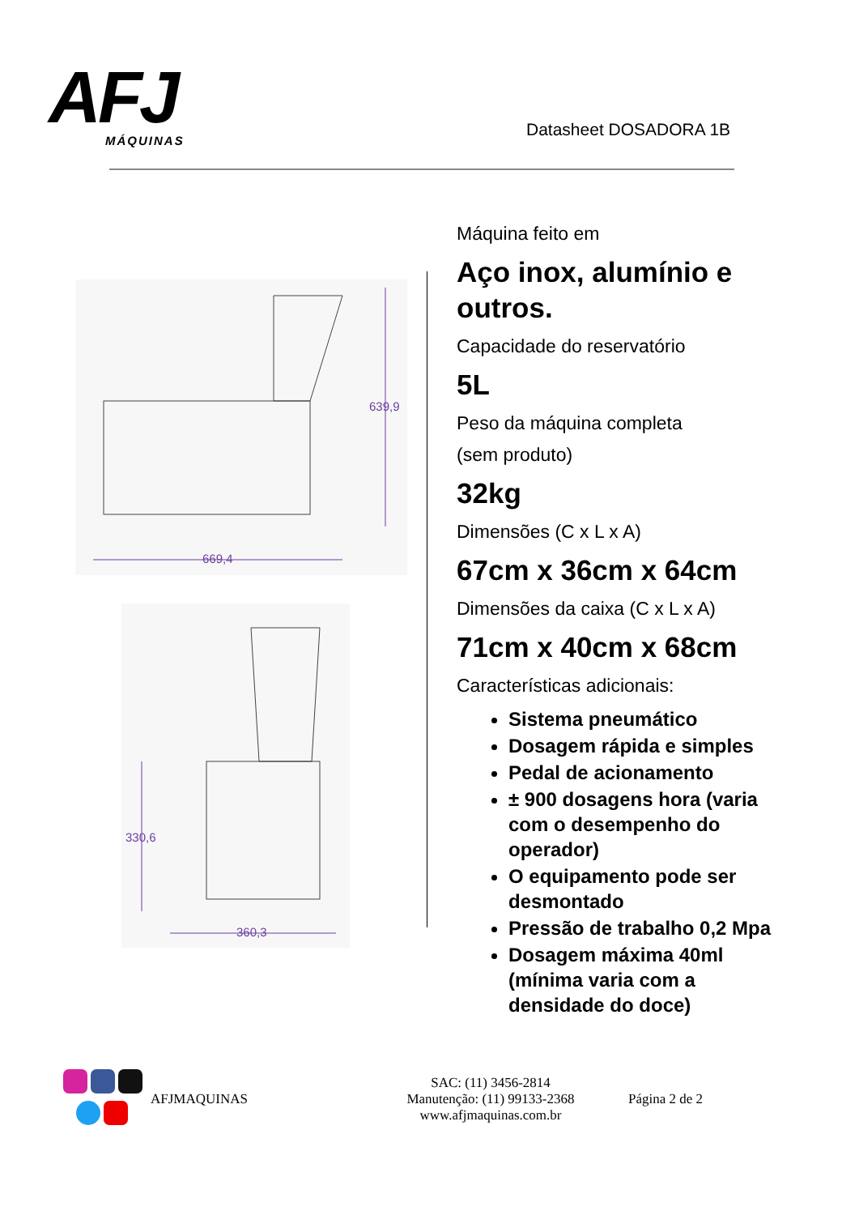AFJ
MÁQUINAS
Datasheet DOSADORA 1B
639,9
669,4
330,6
360,3
Máquina feito em
Aço inox, alumínio e outros.
Capacidade do reservatório
5L
Peso da máquina completa
(sem produto)
32kg
Dimensões (C x L x A)
67cm x 36cm x 64cm
Dimensões da caixa (C x L x A)
71cm x 40cm x 68cm
Características adicionais:
Sistema pneumático
Dosagem rápida e simples
Pedal de acionamento
± 900 dosagens hora (varia com o desempenho do operador)
O equipamento pode ser desmontado
Pressão de trabalho 0,2 Mpa
Dosagem máxima 40ml (mínima varia com a densidade do doce)
AFJMAQUINAS
SAC: (11) 3456-2814
Manutenção: (11) 99133-2368
www.afjmaquinas.com.br
Página 2 de 2